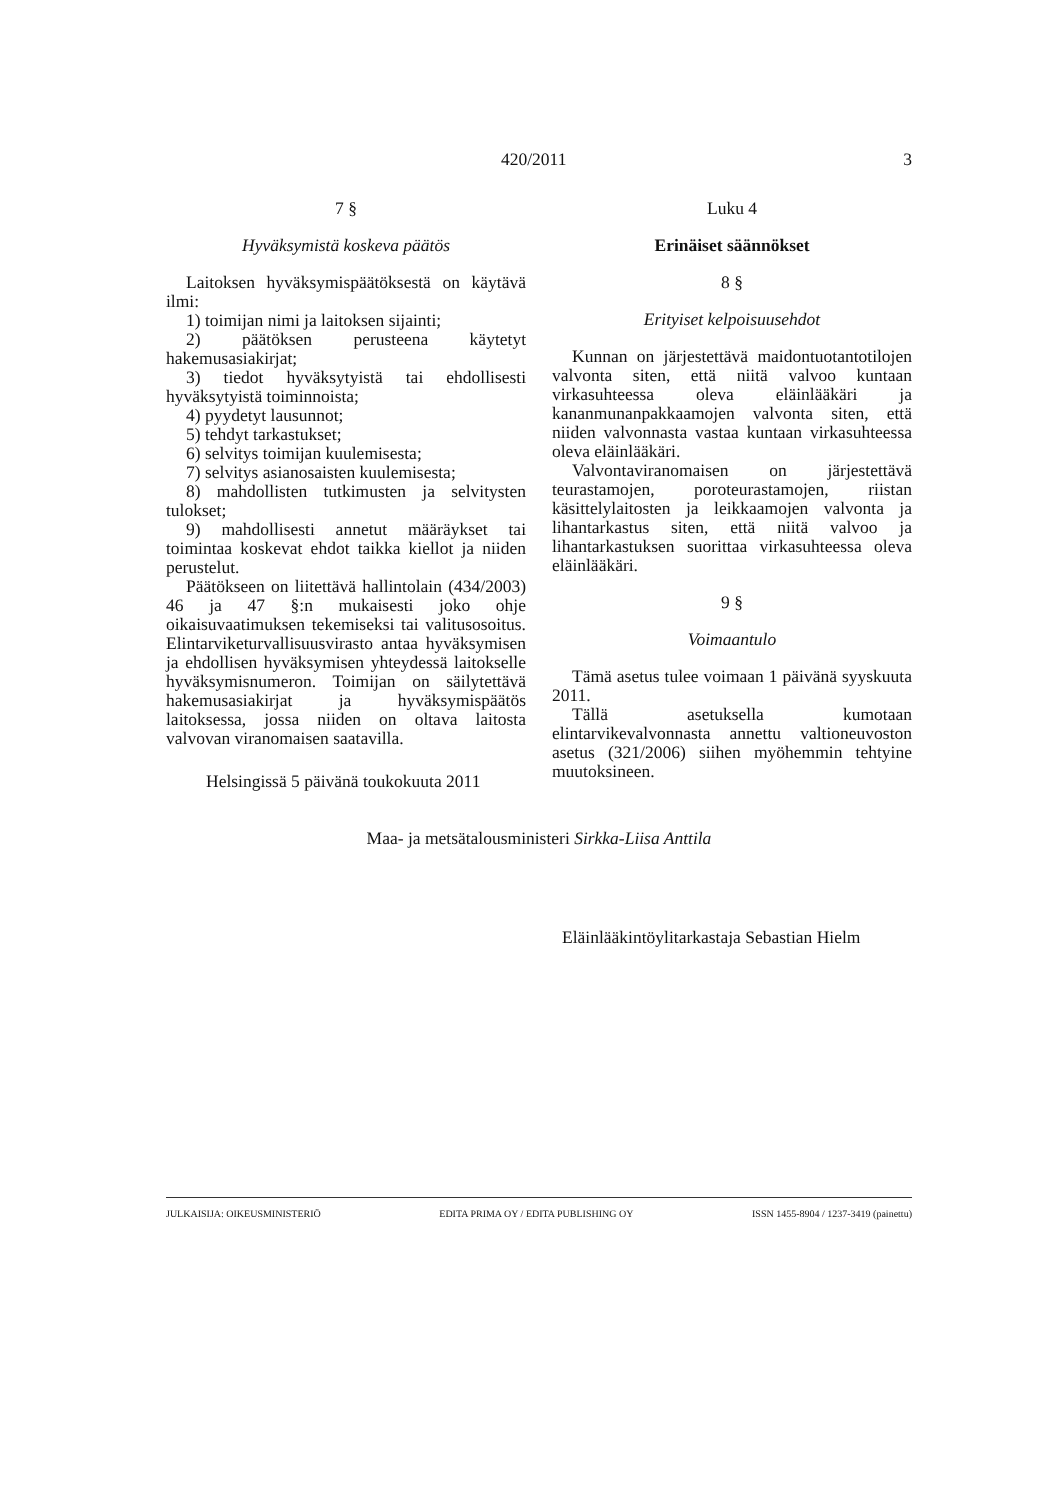420/2011 3
7 §
Hyväksymistä koskeva päätös
Laitoksen hyväksymispäätöksestä on käytävä ilmi:
1) toimijan nimi ja laitoksen sijainti;
2) päätöksen perusteena käytetyt hakemusasiakirjat;
3) tiedot hyväksytyistä tai ehdollisesti hyväksytyistä toiminnoista;
4) pyydetyt lausunnot;
5) tehdyt tarkastukset;
6) selvitys toimijan kuulemisesta;
7) selvitys asianosaisten kuulemisesta;
8) mahdollisten tutkimusten ja selvitysten tulokset;
9) mahdollisesti annetut määräykset tai toimintaa koskevat ehdot taikka kiellot ja niiden perustelut.
Päätökseen on liitettävä hallintolain (434/2003) 46 ja 47 §:n mukaisesti joko ohje oikaisuvaatimuksen tekemiseksi tai valitusosoitus. Elintarviketurvallisuusvirasto antaa hyväksymisen ja ehdollisen hyväksymisen yhteydessä laitokselle hyväksymisnumeron. Toimijan on säilytettävä hakemusasiakirjat ja hyväksymispäätös laitoksessa, jossa niiden on oltava laitosta valvovan viranomaisen saatavilla.
Helsingissä 5 päivänä toukokuuta 2011
Luku 4
Erinäiset säännökset
8 §
Erityiset kelpoisuusehdot
Kunnan on järjestettävä maidontuotantotilojen valvonta siten, että niitä valvoo kuntaan virkasuhteessa oleva eläinlääkäri ja kananmunanpakkaamojen valvonta siten, että niiden valvonnasta vastaa kuntaan virkasuhteessa oleva eläinlääkäri.
Valvontaviranomaisen on järjestettävä teurastamojen, poroteurastamojen, riistan käsittelylaitosten ja leikkaamojen valvonta ja lihantarkastus siten, että niitä valvoo ja lihantarkastuksen suorittaa virkasuhteessa oleva eläinlääkäri.
9 §
Voimaantulo
Tämä asetus tulee voimaan 1 päivänä syyskuuta 2011.
Tällä asetuksella kumotaan elintarvikevalvonnasta annettu valtioneuvoston asetus (321/2006) siihen myöhemmin tehtyine muutoksineen.
Maa- ja metsätalousministeri Sirkka-Liisa Anttila
Eläinlääkintöylitarkastaja Sebastian Hielm
JULKAISIJA: OIKEUSMINISTERIÖ EDITA PRIMA OY / EDITA PUBLISHING OY ISSN 1455-8904 / 1237-3419 (painettu)